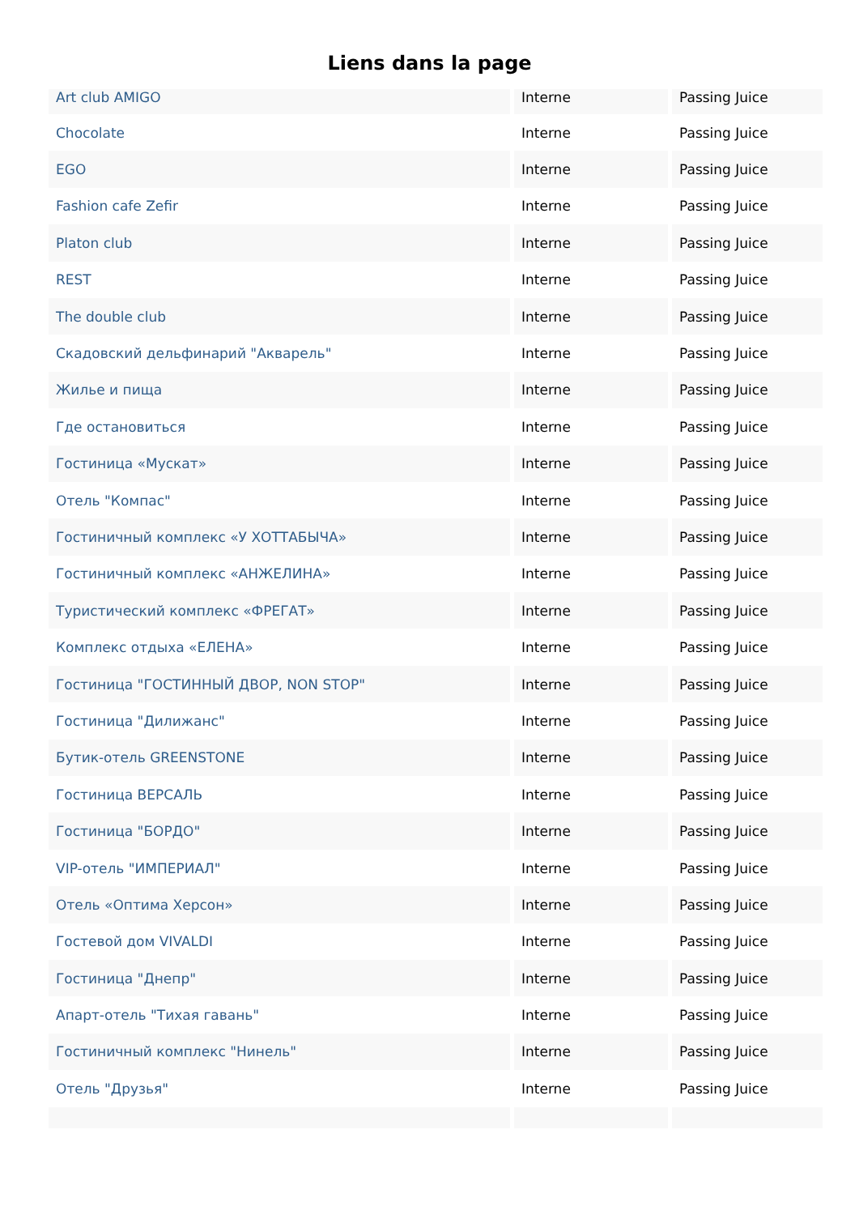Liens dans la page
| Art club AMIGO | Interne | Passing Juice |
| Chocolate | Interne | Passing Juice |
| EGO | Interne | Passing Juice |
| Fashion cafe Zefir | Interne | Passing Juice |
| Platon club | Interne | Passing Juice |
| REST | Interne | Passing Juice |
| The double club | Interne | Passing Juice |
| Скадовский дельфинарий "Акварель" | Interne | Passing Juice |
| Жилье и пища | Interne | Passing Juice |
| Где остановиться | Interne | Passing Juice |
| Гостиница «Мускат» | Interne | Passing Juice |
| Отель "Компас" | Interne | Passing Juice |
| Гостиничный комплекс «У ХОТТАБЫЧА» | Interne | Passing Juice |
| Гостиничный комплекс «АНЖЕЛИНА» | Interne | Passing Juice |
| Туристический комплекс «ФРЕГАТ» | Interne | Passing Juice |
| Комплекс отдыха «ЕЛЕНА» | Interne | Passing Juice |
| Гостиница "ГОСТИННЫЙ ДВОР, NON STOP" | Interne | Passing Juice |
| Гостиница "Дилижанс" | Interne | Passing Juice |
| Бутик-отель GREENSTONE | Interne | Passing Juice |
| Гостиница ВЕРСАЛЬ | Interne | Passing Juice |
| Гостиница "БОРДО" | Interne | Passing Juice |
| VIP-отель "ИМПЕРИАЛ" | Interne | Passing Juice |
| Отель «Оптима Херсон» | Interne | Passing Juice |
| Гостевой дом VIVALDI | Interne | Passing Juice |
| Гостиница "Днепр" | Interne | Passing Juice |
| Апарт-отель "Тихая гавань" | Interne | Passing Juice |
| Гостиничный комплекс "Нинель" | Interne | Passing Juice |
| Отель "Друзья" | Interne | Passing Juice |